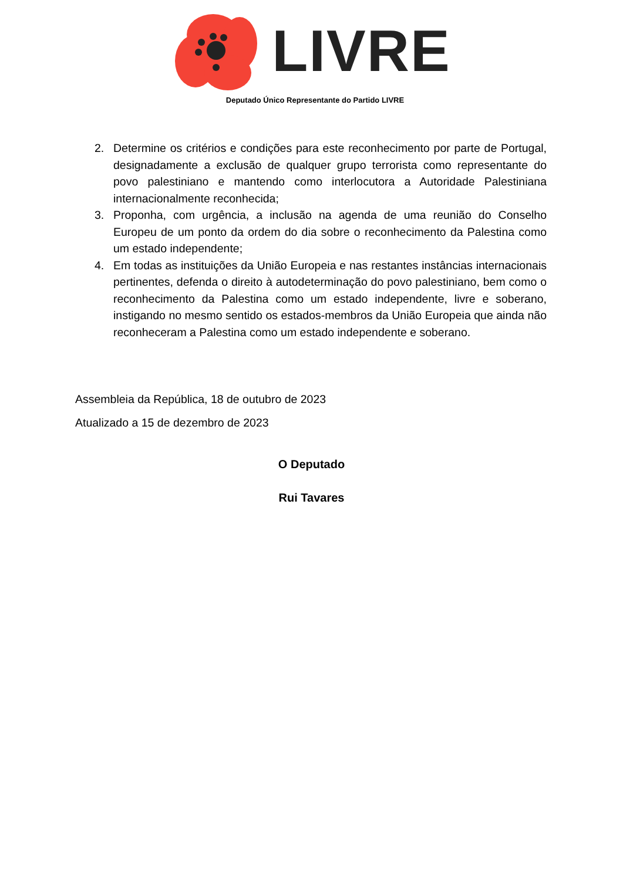LIVRE
Deputado Único Representante do Partido LIVRE
2. Determine os critérios e condições para este reconhecimento por parte de Portugal, designadamente a exclusão de qualquer grupo terrorista como representante do povo palestiniano e mantendo como interlocutora a Autoridade Palestiniana internacionalmente reconhecida;
3. Proponha, com urgência, a inclusão na agenda de uma reunião do Conselho Europeu de um ponto da ordem do dia sobre o reconhecimento da Palestina como um estado independente;
4. Em todas as instituições da União Europeia e nas restantes instâncias internacionais pertinentes, defenda o direito à autodeterminação do povo palestiniano, bem como o reconhecimento da Palestina como um estado independente, livre e soberano, instigando no mesmo sentido os estados-membros da União Europeia que ainda não reconheceram a Palestina como um estado independente e soberano.
Assembleia da República, 18 de outubro de 2023
Atualizado a 15 de dezembro de 2023
O Deputado
Rui Tavares